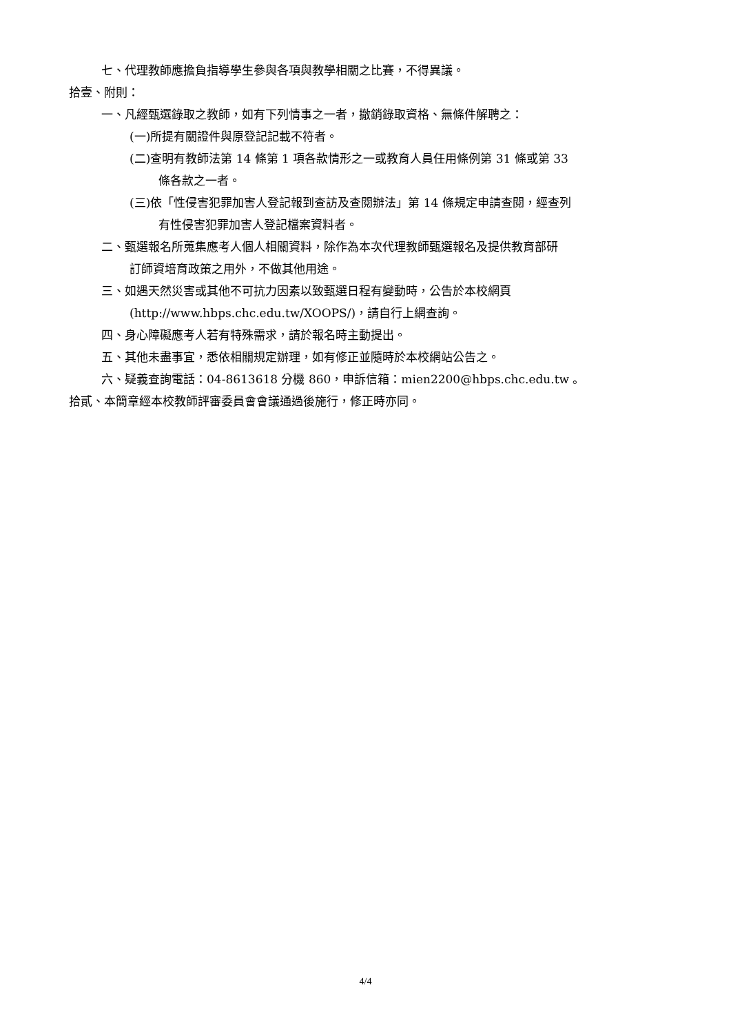七、代理教師應擔負指導學生參與各項與教學相關之比賽，不得異議。
拾壹、附則：
一、凡經甄選錄取之教師，如有下列情事之一者，撤銷錄取資格、無條件解聘之：
(一)所提有關證件與原登記記載不符者。
(二)查明有教師法第 14 條第 1 項各款情形之一或教育人員任用條例第 31 條或第 33
條各款之一者。
(三)依「性侵害犯罪加害人登記報到查訪及查閱辦法」第 14 條規定申請查閱，經查列
有性侵害犯罪加害人登記檔案資料者。
二、甄選報名所蒐集應考人個人相關資料，除作為本次代理教師甄選報名及提供教育部研
訂師資培育政策之用外，不做其他用途。
三、如遇天然災害或其他不可抗力因素以致甄選日程有變動時，公告於本校網頁
(http://www.hbps.chc.edu.tw/XOOPS/)，請自行上網查詢。
四、身心障礙應考人若有特殊需求，請於報名時主動提出。
五、其他未盡事宜，悉依相關規定辦理，如有修正並隨時於本校網站公告之。
六、疑義查詢電話：04-8613618 分機 860，申訴信箱：mien2200@hbps.chc.edu.tw 。
拾貳、本簡章經本校教師評審委員會會議通過後施行，修正時亦同。
4/4